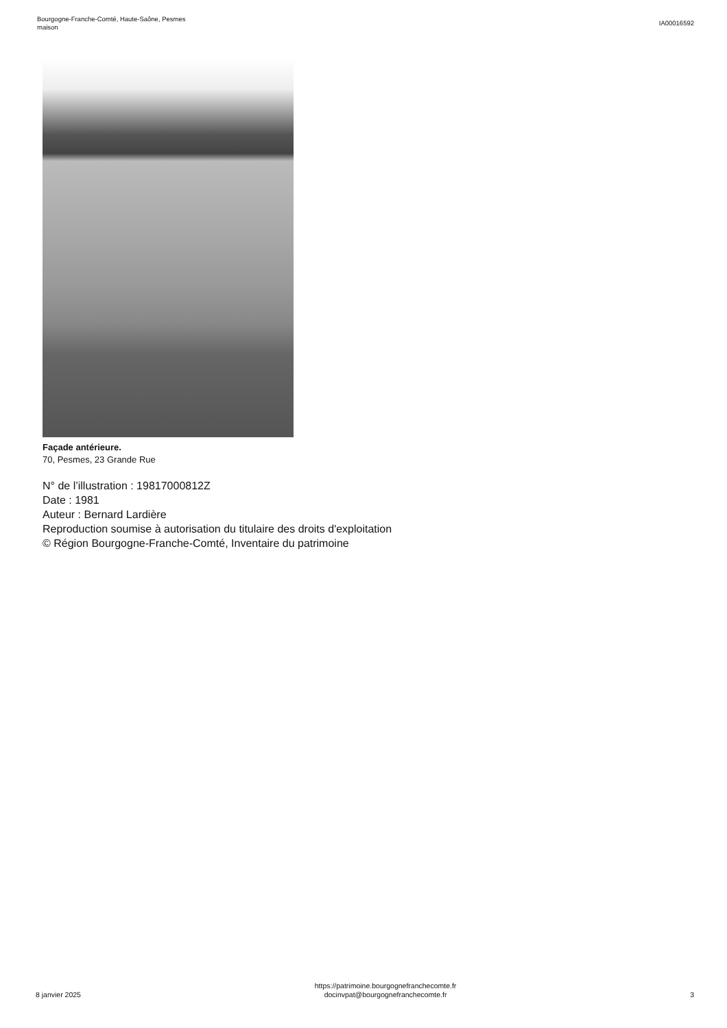Bourgogne-Franche-Comté, Haute-Saône, Pesmes
maison
IA00016592
Façade antérieure.
70, Pesmes, 23 Grande Rue
N° de l’illustration : 19817000812Z
Date : 1981
Auteur : Bernard Lardière
Reproduction soumise à autorisation du titulaire des droits d'exploitation
© Région Bourgogne-Franche-Comté, Inventaire du patrimoine
8 janvier 2025
https://patrimoine.bourgognefranchecomte.fr
docinvpat@bourgognefranchecomte.fr
3